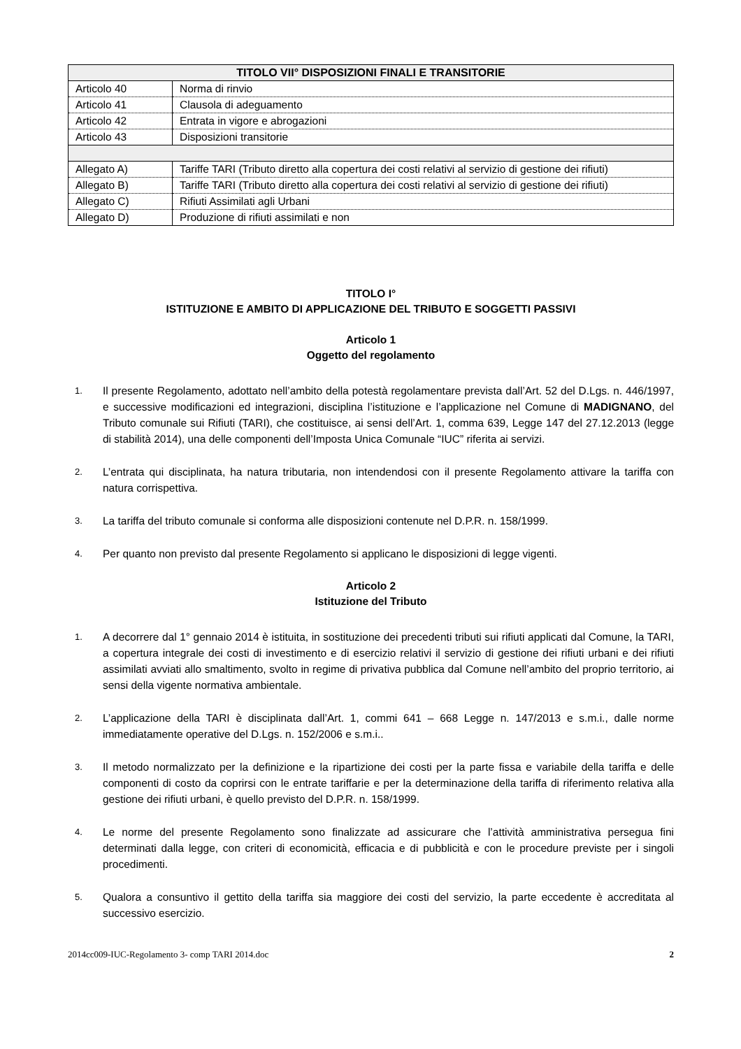| TITOLO VII° DISPOSIZIONI FINALI E TRANSITORIE | |
| --- | --- |
| Articolo 40 | Norma di rinvio |
| Articolo 41 | Clausola di adeguamento |
| Articolo 42 | Entrata in vigore e abrogazioni |
| Articolo 43 | Disposizioni transitorie |
| Allegato A) | Tariffe TARI (Tributo diretto alla copertura dei costi relativi al servizio di gestione dei rifiuti) |
| Allegato B) | Tariffe TARI (Tributo diretto alla copertura dei costi relativi al servizio di gestione dei rifiuti) |
| Allegato C) | Rifiuti Assimilati agli Urbani |
| Allegato D) | Produzione di rifiuti assimilati e non |
TITOLO I°
ISTITUZIONE E AMBITO DI APPLICAZIONE DEL TRIBUTO E SOGGETTI PASSIVI
Articolo 1
Oggetto del regolamento
1. Il presente Regolamento, adottato nell’ambito della potestà regolamentare prevista dall’Art. 52 del D.Lgs. n. 446/1997, e successive modificazioni ed integrazioni, disciplina l’istituzione e l’applicazione nel Comune di MADIGNANO, del Tributo comunale sui Rifiuti (TARI), che costituisce, ai sensi dell’Art. 1, comma 639, Legge 147 del 27.12.2013 (legge di stabilità 2014), una delle componenti dell’Imposta Unica Comunale “IUC” riferita ai servizi.
2. L’entrata qui disciplinata, ha natura tributaria, non intendendosi con il presente Regolamento attivare la tariffa con natura corrispettiva.
3. La tariffa del tributo comunale si conforma alle disposizioni contenute nel D.P.R. n. 158/1999.
4. Per quanto non previsto dal presente Regolamento si applicano le disposizioni di legge vigenti.
Articolo 2
Istituzione del Tributo
1. A decorrere dal 1° gennaio 2014 è istituita, in sostituzione dei precedenti tributi sui rifiuti applicati dal Comune, la TARI, a copertura integrale dei costi di investimento e di esercizio relativi il servizio di gestione dei rifiuti urbani e dei rifiuti assimilati avviati allo smaltimento, svolto in regime di privativa pubblica dal Comune nell’ambito del proprio territorio, ai sensi della vigente normativa ambientale.
2. L’applicazione della TARI è disciplinata dall’Art. 1, commi 641 – 668 Legge n. 147/2013 e s.m.i., dalle norme immediatamente operative del D.Lgs. n. 152/2006 e s.m.i..
3. Il metodo normalizzato per la definizione e la ripartizione dei costi per la parte fissa e variabile della tariffa e delle componenti di costo da coprirsi con le entrate tariffarie e per la determinazione della tariffa di riferimento relativa alla gestione dei rifiuti urbani, è quello previsto del D.P.R. n. 158/1999.
4. Le norme del presente Regolamento sono finalizzate ad assicurare che l’attività amministrativa persegua fini determinati dalla legge, con criteri di economicità, efficacia e di pubblicità e con le procedure previste per i singoli procedimenti.
5. Qualora a consuntivo il gettito della tariffa sia maggiore dei costi del servizio, la parte eccedente è accreditata al successivo esercizio.
2014cc009-IUC-Regolamento 3- comp TARI 2014.doc 2